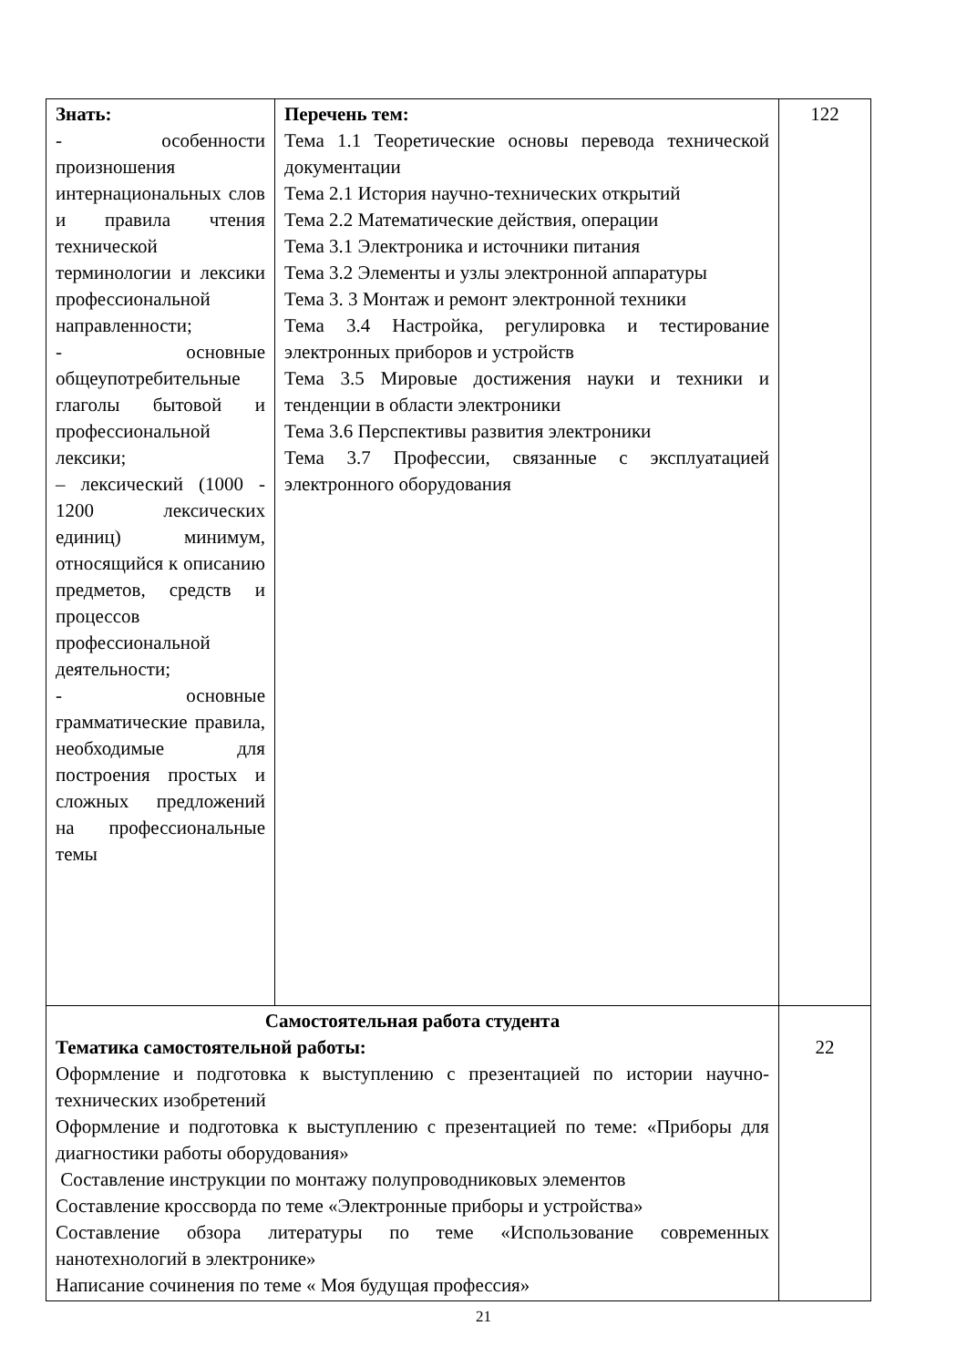| Знать: - особенности произношения интернациональных слов и правила чтения технической терминологии и лексики профессиональной направленности; - основные общеупотребительные глаголы бытовой и профессиональной лексики; – лексический (1000 - 1200 лексических единиц) минимум, относящийся к описанию предметов, средств и процессов профессиональной деятельности; - основные грамматические правила, необходимые для построения простых и сложных предложений на профессиональные темы | Перечень тем: Тема 1.1 Теоретические основы перевода технической документации Тема 2.1 История научно-технических открытий Тема 2.2 Математические действия, операции Тема 3.1 Электроника и источники питания Тема 3.2 Элементы и узлы электронной аппаратуры Тема 3. 3 Монтаж и ремонт электронной техники Тема 3.4 Настройка, регулировка и тестирование электронных приборов и устройств Тема 3.5 Мировые достижения науки и техники и тенденции в области электроники Тема 3.6 Перспективы развития электроники Тема 3.7 Профессии, связанные с эксплуатацией электронного оборудования | 122 |
| Самостоятельная работа студента Тематика самостоятельной работы: Оформление и подготовка к выступлению с презентацией по истории научно-технических изобретений Оформление и подготовка к выступлению с презентацией по теме: «Приборы для диагностики работы оборудования» Составление инструкции по монтажу полупроводниковых элементов Составление кроссворда по теме «Электронные приборы и устройства» Составление обзора литературы по теме «Использование современных нанотехнологий в электронике» Написание сочинения по теме « Моя будущая профессия» | | 22 |
21